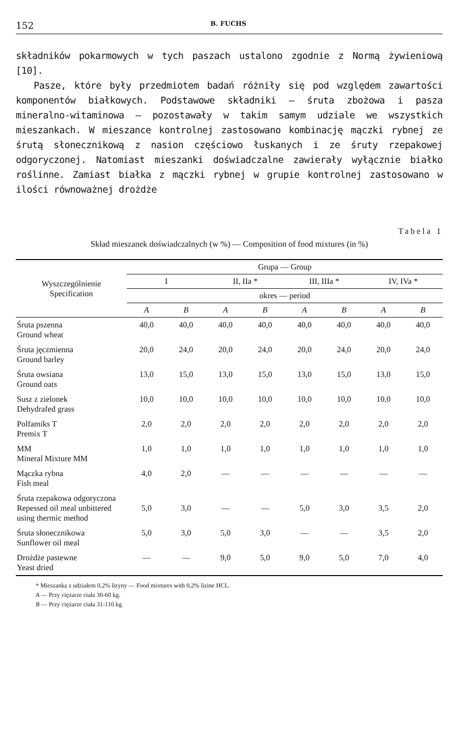152 B. FUCHS
składników pokarmowych w tych paszach ustalono zgodnie z Normą żywieniową [10].
Pasze, które były przedmiotem badań różniły się pod względem zawartości komponentów białkowych. Podstawowe składniki — śruta zbożowa i pasza mineralno-witaminowa — pozostawały w takim samym udziale we wszystkich mieszankach. W mieszance kontrolnej zastosowano kombinację mączki rybnej ze śrutą słonecznikową z nasion częściowo łuskanych i ze śruty rzepakowej odgoryczonej. Natomiast mieszanki doświadczalne zawierały wyłącznie białko roślinne. Zamiast białka z mączki rybnej w grupie kontrolnej zastosowano w ilości równoważnej drożdże
Tabela 1
Skład mieszanek doświadczalnych (w %) — Composition of food mixtures (in %)
| Wyszczególnienie Specification | Grupa — Group | | | | | | | |
| --- | --- | --- | --- | --- | --- | --- | --- | --- |
| | I | | II, IIa * | | III, IIIa * | | IV, IVa * | |
| | okres — period | | | | | | | |
| | A | B | A | B | A | B | A | B |
| Śruta pszenna Ground wheat | 40,0 | 40,0 | 40,0 | 40,0 | 40,0 | 40,0 | 40,0 | 40,0 |
| Śruta jęczmienna Ground barley | 20,0 | 24,0 | 20,0 | 24,0 | 20,0 | 24,0 | 20,0 | 24,0 |
| Śruta owsiana Ground oats | 13,0 | 15,0 | 13,0 | 15,0 | 13,0 | 15,0 | 13,0 | 15,0 |
| Susz z zielonek Dehydrafed grass | 10,0 | 10,0 | 10,0 | 10,0 | 10,0 | 10,0 | 10,0 | 10,0 |
| Polfamiks T Premix T | 2,0 | 2,0 | 2,0 | 2,0 | 2,0 | 2,0 | 2,0 | 2,0 |
| MM Mineral Mixture MM | 1,0 | 1,0 | 1,0 | 1,0 | 1,0 | 1,0 | 1,0 | 1,0 |
| Mączka rybna Fish meal | 4,0 | 2,0 | — | — | — | — | — | — |
| Śruta rzepakowa odgoryczona Repessed oil meal unbittered using thermic method | 5,0 | 3,0 | — | — | 5,0 | 3,0 | 3,5 | 2,0 |
| Śruta słonecznikowa Sunflower oil meal | 5,0 | 3,0 | 5,0 | 3,0 | — | — | 3,5 | 2,0 |
| Drożdże pastewne Yeast dried | — | — | 9,0 | 5,0 | 9,0 | 5,0 | 7,0 | 4,0 |
* Mieszanka z udziałem 0,2% lizyny — Food mixtures with 0,2% lizine HCL.
A — Przy ciężarze ciała 30-60 kg.
B — Przy ciężarze ciała 31-110 kg.